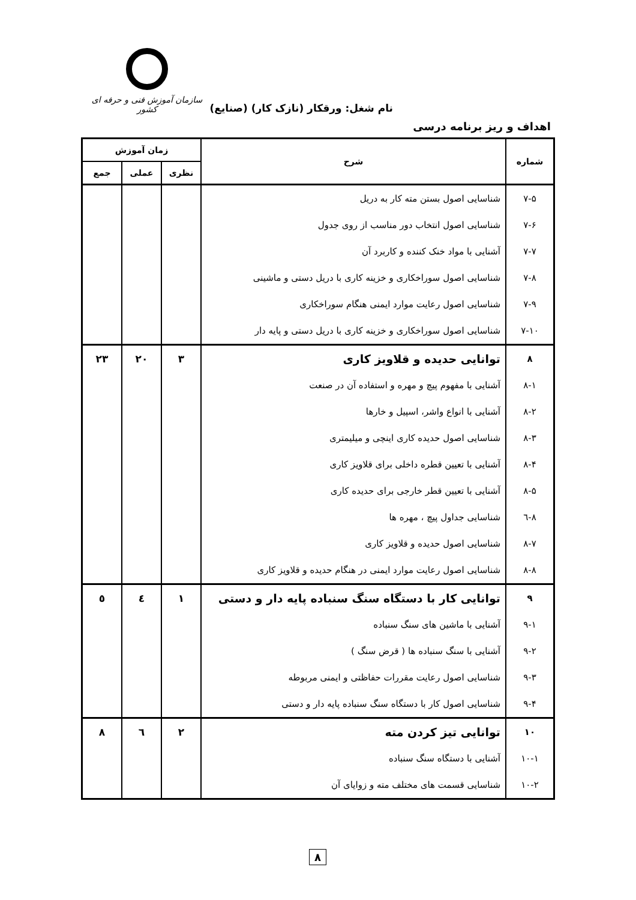نام شغل: ورقکار (نازک کار) (صنایع)
سازمان آموزش فنی و حرفه ای کشور
اهداف و ریز برنامه درسی
| شماره | شرح | زمان آموزش | | |
| --- | --- | --- | --- | --- |
| | | نظری | عملی | جمع |
| ۷-۵ | شناسایی اصول بستن مته کار به دریل | | | |
| ۷-۶ | شناسایی اصول انتخاب دور مناسب از روی جدول | | | |
| ۷-۷ | آشنایی با مواد خنک کننده و کاربرد آن | | | |
| ۷-۸ | شناسایی اصول سوراخکاری و خزینه کاری با دریل دستی و ماشینی | | | |
| ۷-۹ | شناسایی اصول رعایت موارد ایمنی هنگام سوراخکاری | | | |
| ۷-۱۰ | شناسایی اصول سوراخکاری و خزینه کاری با دریل دستی و پایه دار | | | |
| ۸ | توانایی حدیده و قلاویز کاری | ۳ | ۲۰ | ۲۳ |
| ۸-۱ | آشنایی با مفهوم پیچ و مهره و استفاده آن در صنعت | | | |
| ۸-۲ | آشنایی با انواع واشر، اسپیل و خارها | | | |
| ۸-۳ | شناسایی اصول حدیده کاری اینچی و میلیمتری | | | |
| ۸-۴ | آشنایی با تعیین قطره داخلی برای قلاویز کاری | | | |
| ۸-۵ | آشنایی با تعیین قطر خارجی برای حدیده کاری | | | |
| ۸-٦ | شناسایی جداول پیچ ، مهره ها | | | |
| ۸-۷ | شناسایی اصول حدیده و قلاویز کاری | | | |
| ۸-۸ | شناسایی اصول رعایت موارد ایمنی در هنگام حدیده و قلاویز کاری | | | |
| ۹ | توانایی کار با دستگاه سنگ سنباده پایه دار و دستی | ۱ | ٤ | ٥ |
| ۹-۱ | آشنایی با ماشین های سنگ سنباده | | | |
| ۹-۲ | آشنایی با سنگ سنباده ها ( قرض سنگ ) | | | |
| ۹-۳ | شناسایی اصول رعایت مقررات حفاظتی و ایمنی مربوطه | | | |
| ۹-۴ | شناسایی اصول کار با دستگاه سنگ سنباده پایه دار و دستی | | | |
| ۱۰ | توانایی تیز کردن مته | ۲ | ٦ | ۸ |
| ۱۰-۱ | آشنایی با دستگاه سنگ سنباده | | | |
| ۱۰-۲ | شناسایی قسمت های مختلف مته و زوایای آن | | | |
۸